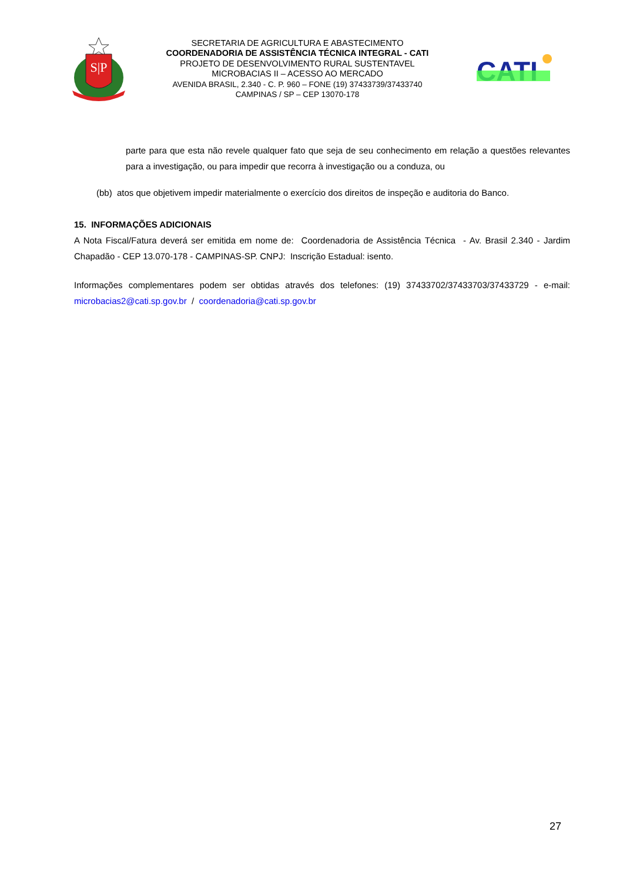S|P
SECRETARIA DE AGRICULTURA E ABASTECIMENTO
COORDENADORIA DE ASSISTÊNCIA TÉCNICA INTEGRAL - CATI
PROJETO DE DESENVOLVIMENTO RURAL SUSTENTAVEL
MICROBACIAS II – ACESSO AO MERCADO
AVENIDA BRASIL, 2.340 - C. P. 960 – FONE (19) 37433739/37433740
CAMPINAS / SP – CEP 13070-178
CATI
parte para que esta não revele qualquer fato que seja de seu conhecimento em relação a questões relevantes para a investigação, ou para impedir que recorra à investigação ou a conduza, ou
(bb) atos que objetivem impedir materialmente o exercício dos direitos de inspeção e auditoria do Banco.
15. INFORMAÇÕES ADICIONAIS
A Nota Fiscal/Fatura deverá ser emitida em nome de: Coordenadoria de Assistência Técnica - Av. Brasil 2.340 - Jardim Chapadão - CEP 13.070-178 - CAMPINAS-SP. CNPJ: Inscrição Estadual: isento.
Informações complementares podem ser obtidas através dos telefones: (19) 37433702/37433703/37433729 - e-mail: microbacias2@cati.sp.gov.br / coordenadoria@cati.sp.gov.br
27